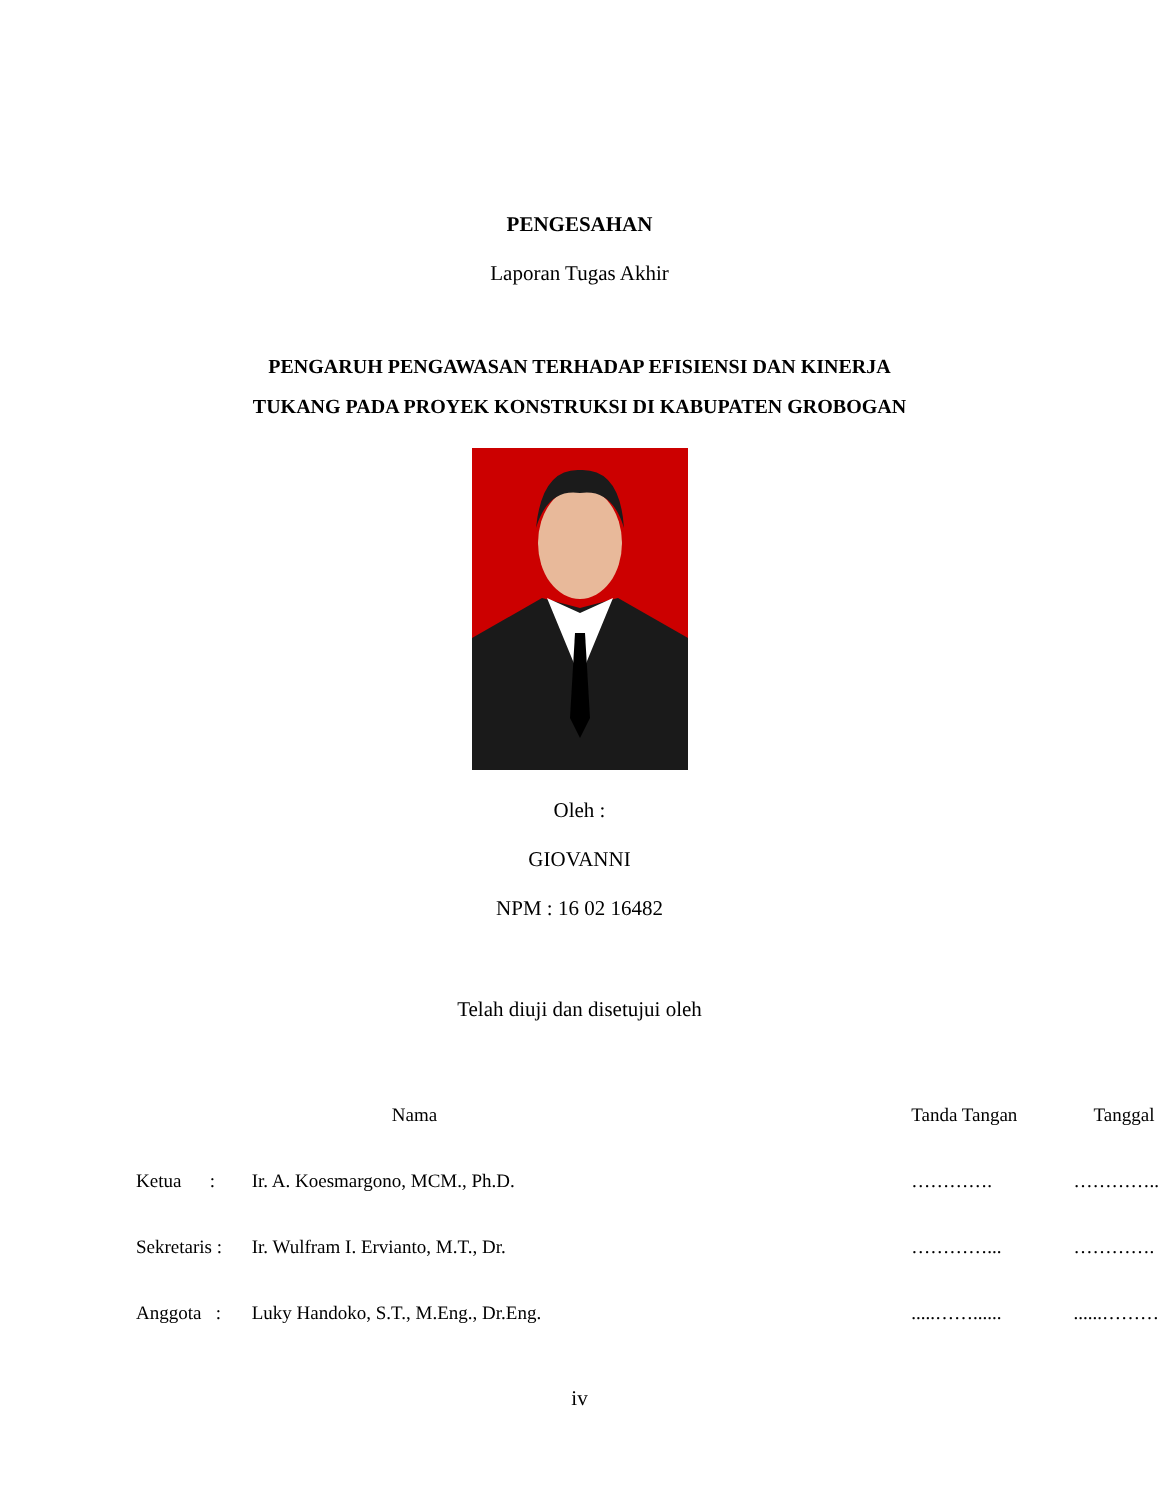PENGESAHAN
Laporan Tugas Akhir
PENGARUH PENGAWASAN TERHADAP EFISIENSI DAN KINERJA
TUKANG PADA PROYEK KONSTRUKSI DI KABUPATEN GROBOGAN
Oleh :
GIOVANNI
NPM : 16 02 16482
Telah diuji dan disetujui oleh
| | Nama | Tanda Tangan | Tanggal |
| Ketua : | Ir. A. Koesmargono, MCM., Ph.D. | …………. | ………….. |
| Sekretaris : | Ir. Wulfram I. Ervianto, M.T., Dr. | …………... | …………. |
| Anggota : | Luky Handoko, S.T., M.Eng., Dr.Eng. | .....……...... | ......……… |
iv